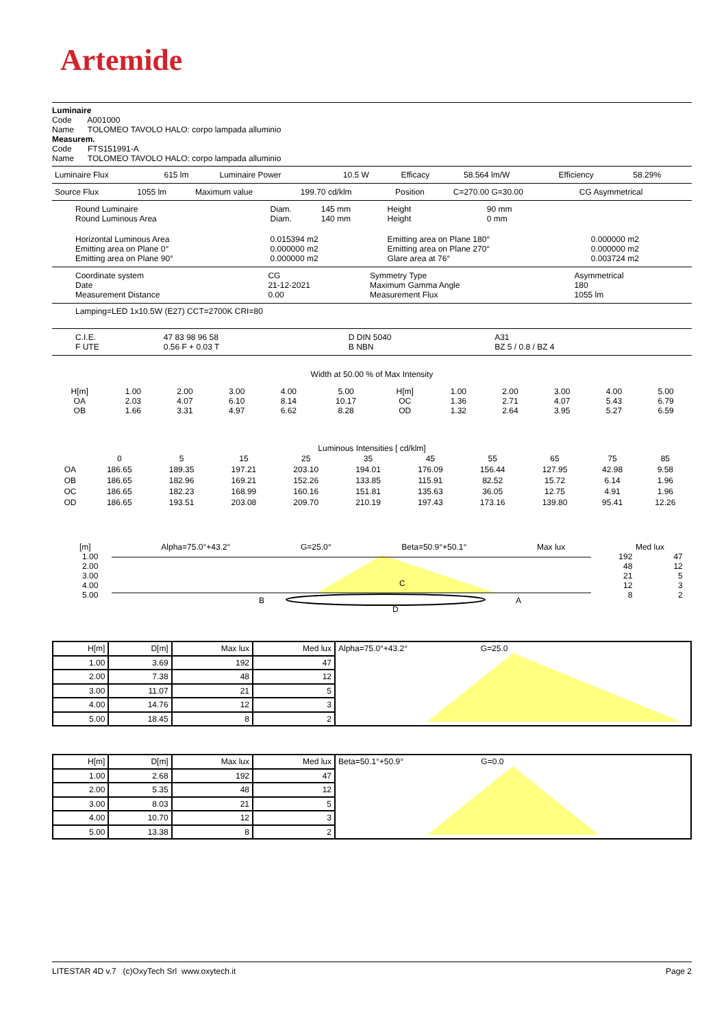Artemide
Luminaire
Code A001000
Name TOLOMEO TAVOLO HALO: corpo lampada alluminio
Measurem.
Code FTS151991-A
Name TOLOMEO TAVOLO HALO: corpo lampada alluminio
| Luminaire Flux | 615 lm | Luminaire Power | 10.5 W | Efficacy | 58.564 lm/W | Efficiency | 58.29% |
| Source Flux | 1055 lm | Maximum value | 199.70 cd/klm | Position | C=270.00 G=30.00 | CG Asymmetrical |
| Round Luminaire Round Luminous Area | Diam. Diam. | 145 mm 140 mm | Height Height | 90 mm 0 mm | |
| Horizontal Luminous Area Emitting area on Plane 0° Emitting area on Plane 90° | 0.015394 m2 0.000000 m2 0.000000 m2 | | Emitting area on Plane 180° Emitting area on Plane 270° Glare area at 76° | | 0.000000 m2 0.000000 m2 0.003724 m2 |
| Coordinate system Date Measurement Distance | CG 21-12-2021 0.00 | Symmetry Type Maximum Gamma Angle Measurement Flux | Asymmetrical 180 1055 lm |
Lamping=LED 1x10.5W (E27) CCT=2700K CRI=80
| C.I.E. F UTE | 47 83 98 96 58 0.56 F + 0.03 T | D DIN 5040 B NBN | A31 BZ 5 / 0.8 / BZ 4 |
Width at 50.00 % of Max Intensity
| H[m] OA OB | 1.00 2.03 1.66 | 2.00 4.07 3.31 | 3.00 6.10 4.97 | 4.00 8.14 6.62 | 5.00 10.17 8.28 | H[m] OC OD | 1.00 1.36 1.32 | 2.00 2.71 2.64 | 3.00 4.07 3.95 | 4.00 5.43 5.27 | 5.00 6.79 6.59 |
Luminous Intensities [ cd/klm]
| | 0 | 5 | 15 | 25 | 35 | 45 | 55 | 65 | 75 | 85 |
| OA | 186.65 | 189.35 | 197.21 | 203.10 | 194.01 | 176.09 | 156.44 | 127.95 | 42.98 | 9.58 |
| OB | 186.65 | 182.96 | 169.21 | 152.26 | 133.85 | 115.91 | 82.52 | 15.72 | 6.14 | 1.96 |
| OC | 186.65 | 182.23 | 168.99 | 160.16 | 151.81 | 135.63 | 36.05 | 12.75 | 4.91 | 1.96 |
| OD | 186.65 | 193.51 | 203.08 | 209.70 | 210.19 | 197.43 | 173.16 | 139.80 | 95.41 | 12.26 |
[m] Alpha=75.0°+43.2° G=25.0° Beta=50.9°+50.1° Max lux Med lux
1.00
2.00
3.00
4.00
5.00
B
C
A
D
192
48
21
12
8
47
12
5
3
2
| H[m] | D[m] | Max lux | Med lux | Alpha=75.0°+43.2° G=25.0 |
| 1.00 | 3.69 | 192 | 47 | |
| 2.00 | 7.38 | 48 | 12 | |
| 3.00 | 11.07 | 21 | 5 | |
| 4.00 | 14.76 | 12 | 3 | |
| 5.00 | 18.45 | 8 | 2 | |
| H[m] | D[m] | Max lux | Med lux | Beta=50.1°+50.9° G=0.0 |
| 1.00 | 2.68 | 192 | 47 | |
| 2.00 | 5.35 | 48 | 12 | |
| 3.00 | 8.03 | 21 | 5 | |
| 4.00 | 10.70 | 12 | 3 | |
| 5.00 | 13.38 | 8 | 2 | |
LITESTAR 4D v.7 (c)OxyTech Srl www.oxytech.it Page 2